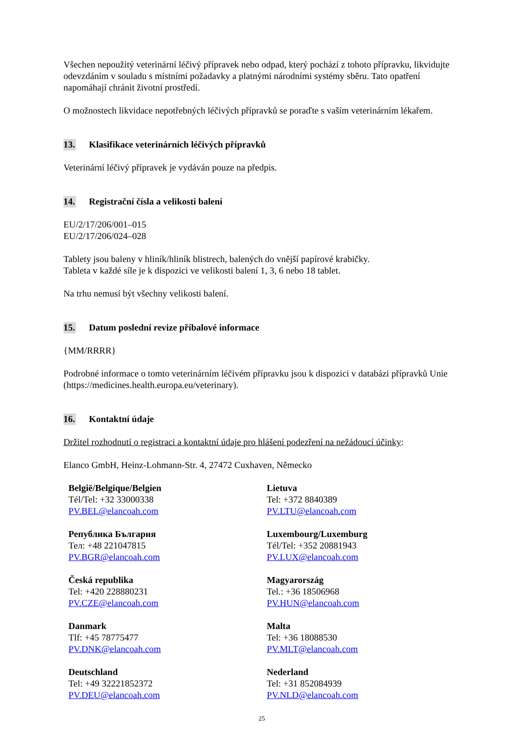Všechen nepoužitý veterinární léčivý přípravek nebo odpad, který pochází z tohoto přípravku, likvidujte odevzdáním v souladu s místními požadavky a platnými národními systémy sběru. Tato opatření napomáhají chránit životní prostředí.
O možnostech likvidace nepotřebných léčivých přípravků se poraďte s vaším veterinárním lékařem.
13. Klasifikace veterinárních léčivých přípravků
Veterinární léčivý přípravek je vydáván pouze na předpis.
14. Registrační čísla a velikosti balení
EU/2/17/206/001–015
EU/2/17/206/024–028
Tablety jsou baleny v hliník/hliník blistrech, balených do vnější papírové krabičky.
Tableta v každé síle je k dispozici ve velikosti balení 1, 3, 6 nebo 18 tablet.
Na trhu nemusí být všechny velikosti balení.
15. Datum poslední revize příbalové informace
{MM/RRRR}
Podrobné informace o tomto veterinárním léčivém přípravku jsou k dispozici v databázi přípravků Unie (https://medicines.health.europa.eu/veterinary).
16. Kontaktní údaje
Držitel rozhodnutí o registraci a kontaktní údaje pro hlášení podezření na nežádoucí účinky:
Elanco GmbH, Heinz-Lohmann-Str. 4, 27472 Cuxhaven, Německo
| België/Belgique/Belgien Tél/Tel: +32 33000338 PV.BEL@elancoah.com | Lietuva Tel: +372 8840389 PV.LTU@elancoah.com |
| Република България Тел: +48 221047815 PV.BGR@elancoah.com | Luxembourg/Luxemburg Tél/Tel: +352 20881943 PV.LUX@elancoah.com |
| Česká republika Tel: +420 228880231 PV.CZE@elancoah.com | Magyarország Tel.: +36 18506968 PV.HUN@elancoah.com |
| Danmark Tlf: +45 78775477 PV.DNK@elancoah.com | Malta Tel: +36 18088530 PV.MLT@elancoah.com |
| Deutschland Tel: +49 32221852372 PV.DEU@elancoah.com | Nederland Tel: +31 852084939 PV.NLD@elancoah.com |
25